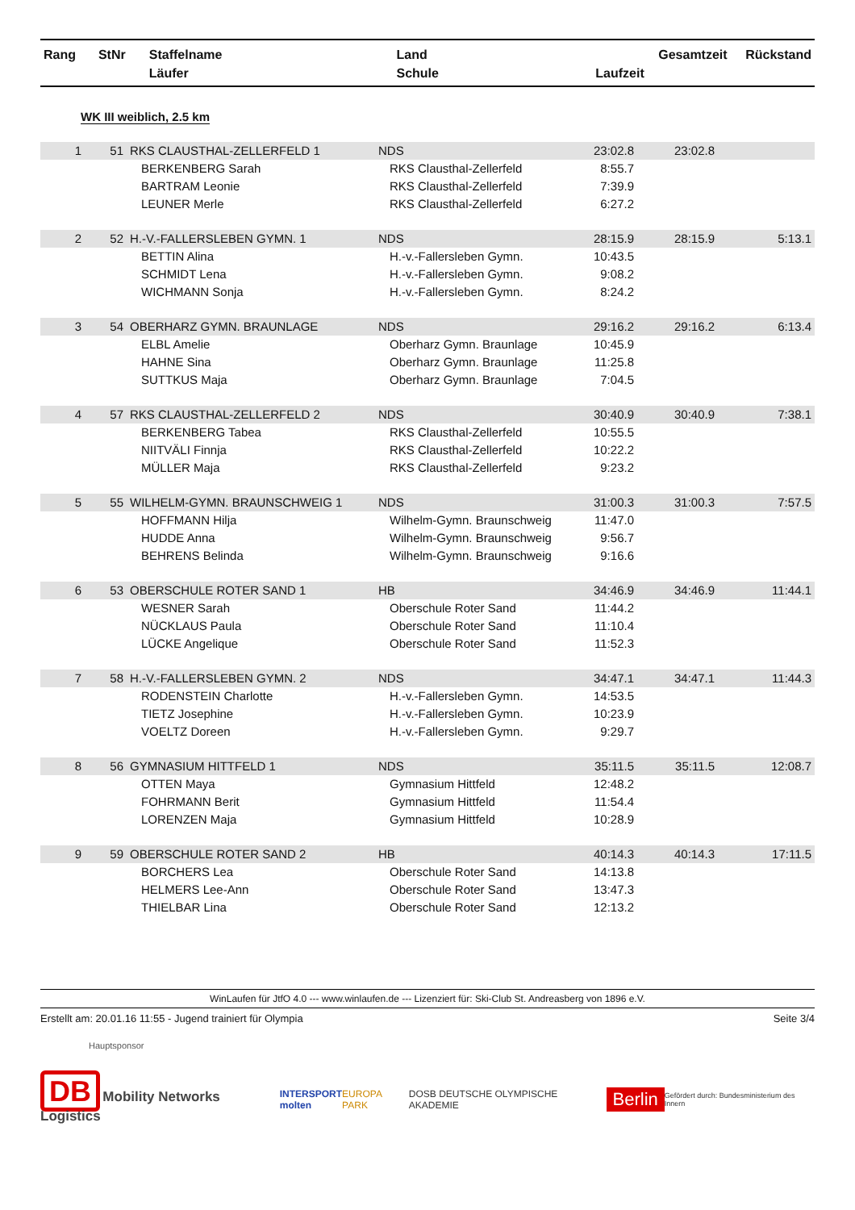| Rang | StNr | Staffelname Läufer | Land Schule | Laufzeit | Gesamtzeit | Rückstand |
| --- | --- | --- | --- | --- | --- | --- |
WK III weiblich, 2.5 km
| 1 | 51 | RKS CLAUSTHAL-ZELLERFELD 1 | NDS | 23:02.8 | 23:02.8 | |
| | | BERKENBERG Sarah | RKS Clausthal-Zellerfeld | 8:55.7 | | |
| | | BARTRAM Leonie | RKS Clausthal-Zellerfeld | 7:39.9 | | |
| | | LEUNER Merle | RKS Clausthal-Zellerfeld | 6:27.2 | | |
| 2 | 52 | H.-V.-FALLERSLEBEN GYMN. 1 | NDS | 28:15.9 | 28:15.9 | 5:13.1 |
| | | BETTIN Alina | H.-v.-Fallersleben Gymn. | 10:43.5 | | |
| | | SCHMIDT Lena | H.-v.-Fallersleben Gymn. | 9:08.2 | | |
| | | WICHMANN Sonja | H.-v.-Fallersleben Gymn. | 8:24.2 | | |
| 3 | 54 | OBERHARZ GYMN. BRAUNLAGE | NDS | 29:16.2 | 29:16.2 | 6:13.4 |
| | | ELBL Amelie | Oberharz Gymn. Braunlage | 10:45.9 | | |
| | | HAHNE Sina | Oberharz Gymn. Braunlage | 11:25.8 | | |
| | | SUTTKUS Maja | Oberharz Gymn. Braunlage | 7:04.5 | | |
| 4 | 57 | RKS CLAUSTHAL-ZELLERFELD 2 | NDS | 30:40.9 | 30:40.9 | 7:38.1 |
| | | BERKENBERG Tabea | RKS Clausthal-Zellerfeld | 10:55.5 | | |
| | | NIITVÄLI Finnja | RKS Clausthal-Zellerfeld | 10:22.2 | | |
| | | MÜLLER Maja | RKS Clausthal-Zellerfeld | 9:23.2 | | |
| 5 | 55 | WILHELM-GYMN. BRAUNSCHWEIG 1 | NDS | 31:00.3 | 31:00.3 | 7:57.5 |
| | | HOFFMANN Hilja | Wilhelm-Gymn. Braunschweig | 11:47.0 | | |
| | | HUDDE Anna | Wilhelm-Gymn. Braunschweig | 9:56.7 | | |
| | | BEHRENS Belinda | Wilhelm-Gymn. Braunschweig | 9:16.6 | | |
| 6 | 53 | OBERSCHULE ROTER SAND 1 | HB | 34:46.9 | 34:46.9 | 11:44.1 |
| | | WESNER Sarah | Oberschule Roter Sand | 11:44.2 | | |
| | | NÜCKLAUS Paula | Oberschule Roter Sand | 11:10.4 | | |
| | | LÜCKE Angelique | Oberschule Roter Sand | 11:52.3 | | |
| 7 | 58 | H.-V.-FALLERSLEBEN GYMN. 2 | NDS | 34:47.1 | 34:47.1 | 11:44.3 |
| | | RODENSTEIN Charlotte | H.-v.-Fallersleben Gymn. | 14:53.5 | | |
| | | TIETZ Josephine | H.-v.-Fallersleben Gymn. | 10:23.9 | | |
| | | VOELTZ Doreen | H.-v.-Fallersleben Gymn. | 9:29.7 | | |
| 8 | 56 | GYMNASIUM HITTFELD 1 | NDS | 35:11.5 | 35:11.5 | 12:08.7 |
| | | OTTEN Maya | Gymnasium Hittfeld | 12:48.2 | | |
| | | FOHRMANN Berit | Gymnasium Hittfeld | 11:54.4 | | |
| | | LORENZEN Maja | Gymnasium Hittfeld | 10:28.9 | | |
| 9 | 59 | OBERSCHULE ROTER SAND 2 | HB | 40:14.3 | 40:14.3 | 17:11.5 |
| | | BORCHERS Lea | Oberschule Roter Sand | 14:13.8 | | |
| | | HELMERS Lee-Ann | Oberschule Roter Sand | 13:47.3 | | |
| | | THIELBAR Lina | Oberschule Roter Sand | 12:13.2 | | |
WinLaufen für JtfO 4.0 --- www.winlaufen.de --- Lizenziert für: Ski-Club St. Andreasberg von 1896 e.V.
Erstellt am: 20.01.16 11:55 - Jugend trainiert für Olympia Seite 3/4
Hauptsponsor
DB Mobility Networks Logistics INTERSPORT
molten EUROPA PARK DOSB DEUTSCHE OLYMPISCHE AKADEMIE Berlin Gefördert durch: Bundesministerium des Innern